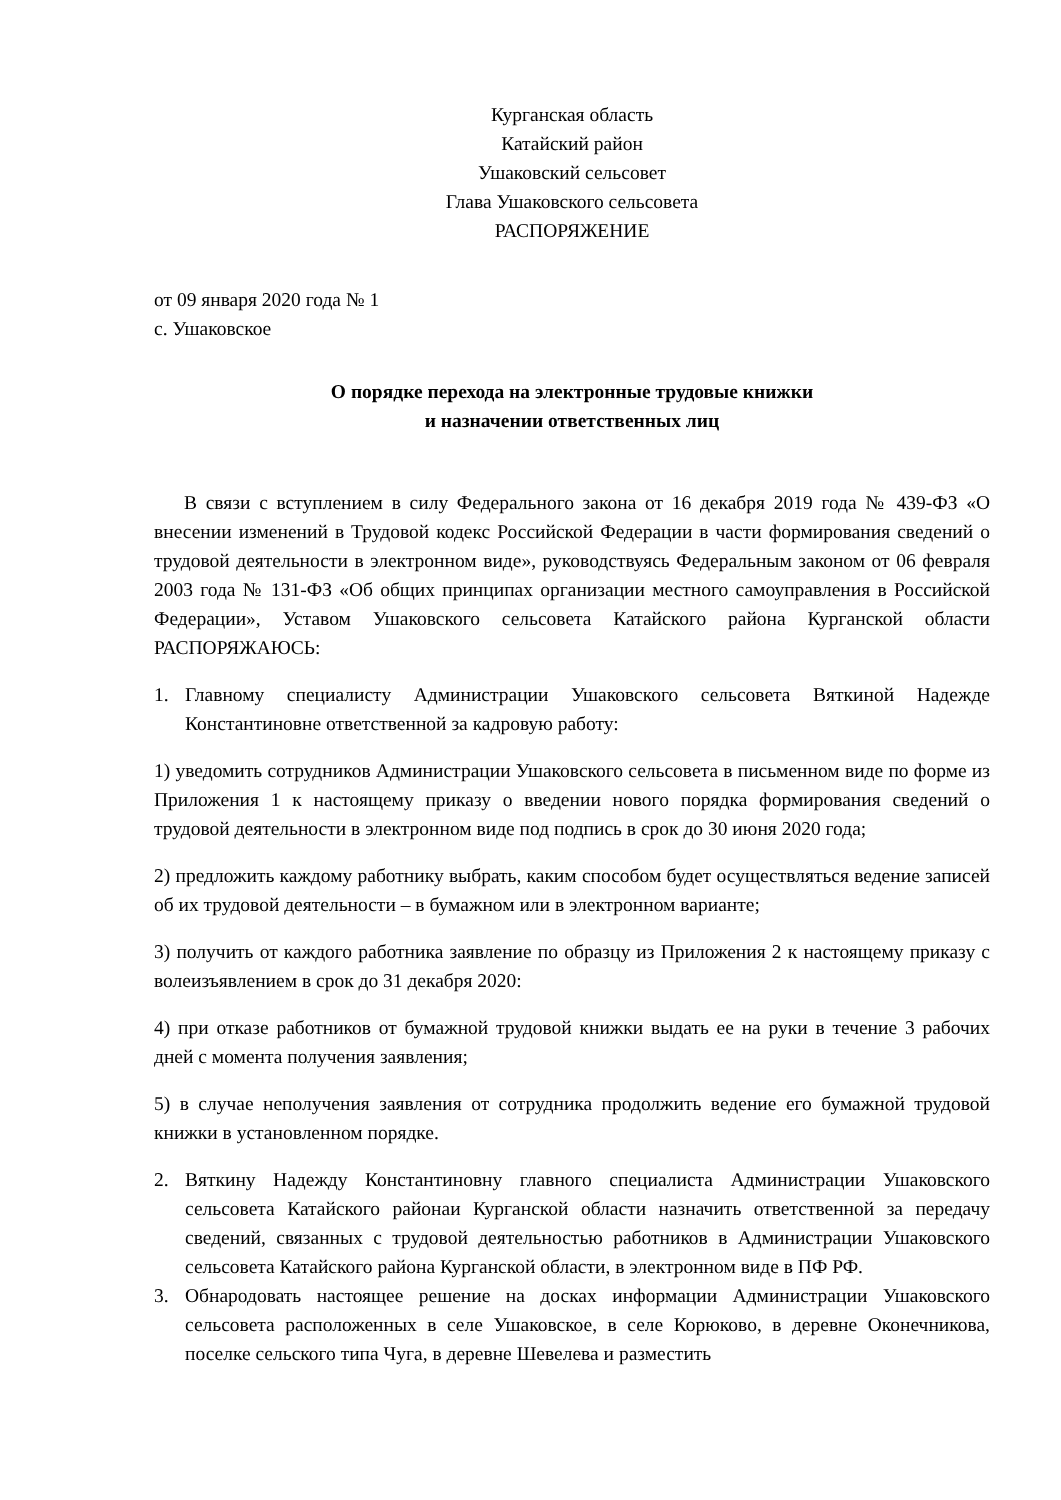Курганская область
Катайский район
Ушаковский сельсовет
Глава Ушаковского сельсовета
РАСПОРЯЖЕНИЕ
от 09 января 2020 года № 1
с. Ушаковское
О порядке перехода на электронные трудовые книжки
и назначении ответственных лиц
В связи с вступлением в силу Федерального закона от 16 декабря 2019 года № 439-ФЗ «О внесении изменений в Трудовой кодекс Российской Федерации в части формирования сведений о трудовой деятельности в электронном виде», руководствуясь Федеральным законом от 06 февраля 2003 года № 131-ФЗ «Об общих принципах организации местного самоуправления в Российской Федерации», Уставом Ушаковского сельсовета Катайского района Курганской области РАСПОРЯЖАЮСЬ:
1. Главному специалисту Администрации Ушаковского сельсовета Вяткиной Надежде Константиновне ответственной за кадровую работу:
1) уведомить сотрудников Администрации Ушаковского сельсовета в письменном виде по форме из Приложения 1 к настоящему приказу о введении нового порядка формирования сведений о трудовой деятельности в электронном виде под подпись в срок до 30 июня 2020 года;
2) предложить каждому работнику выбрать, каким способом будет осуществляться ведение записей об их трудовой деятельности – в бумажном или в электронном варианте;
3) получить от каждого работника заявление по образцу из Приложения 2 к настоящему приказу с волеизъявлением в срок до 31 декабря 2020:
4) при отказе работников от бумажной трудовой книжки выдать ее на руки в течение 3 рабочих дней с момента получения заявления;
5) в случае неполучения заявления от сотрудника продолжить ведение его бумажной трудовой книжки в установленном порядке.
2. Вяткину Надежду Константиновну главного специалиста Администрации Ушаковского сельсовета Катайского районаи Курганской области назначить ответственной за передачу сведений, связанных с трудовой деятельностью работников в Администрации Ушаковского сельсовета Катайского района Курганской области, в электронном виде в ПФ РФ.
3. Обнародовать настоящее решение на досках информации Администрации Ушаковского сельсовета расположенных в селе Ушаковское, в селе Корюково, в деревне Оконечникова, поселке сельского типа Чуга, в деревне Шевелева и разместить